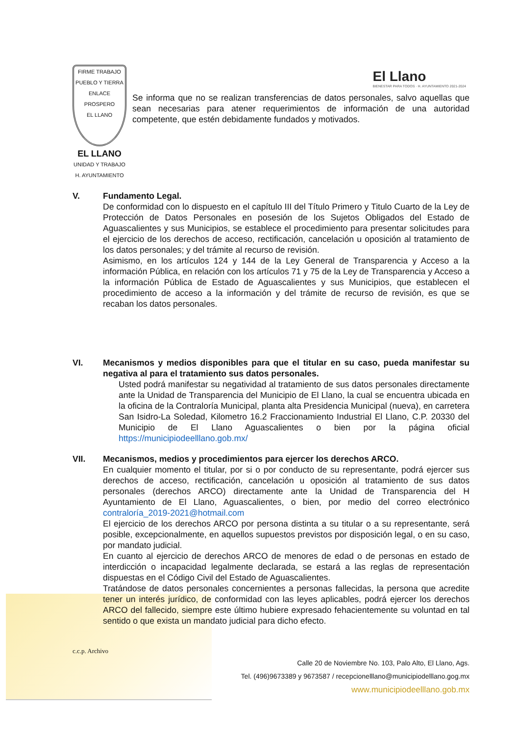El Llano
BIENESTAR PARA TODOS · H. AYUNTAMIENTO 2021-2024
FIRME TRABAJO
PUEBLO Y TIERRA
ENLACE PROSPERO
EL LLANO
EL LLANO
UNIDAD Y TRABAJO
H. AYUNTAMIENTO
Se informa que no se realizan transferencias de datos personales, salvo aquellas que sean necesarias para atener requerimientos de información de una autoridad competente, que estén debidamente fundados y motivados.
V. Fundamento Legal.
De conformidad con lo dispuesto en el capítulo III del Título Primero y Titulo Cuarto de la Ley de Protección de Datos Personales en posesión de los Sujetos Obligados del Estado de Aguascalientes y sus Municipios, se establece el procedimiento para presentar solicitudes para el ejercicio de los derechos de acceso, rectificación, cancelación u oposición al tratamiento de los datos personales; y del trámite al recurso de revisión.
Asimismo, en los artículos 124 y 144 de la Ley General de Transparencia y Acceso a la información Pública, en relación con los artículos 71 y 75 de la Ley de Transparencia y Acceso a la información Pública de Estado de Aguascalientes y sus Municipios, que establecen el procedimiento de acceso a la información y del trámite de recurso de revisión, es que se recaban los datos personales.
VI. Mecanismos y medios disponibles para que el titular en su caso, pueda manifestar su negativa al para el tratamiento sus datos personales.
Usted podrá manifestar su negatividad al tratamiento de sus datos personales directamente ante la Unidad de Transparencia del Municipio de El Llano, la cual se encuentra ubicada en la oficina de la Contraloría Municipal, planta alta Presidencia Municipal (nueva), en carretera San Isidro-La Soledad, Kilometro 16.2 Fraccionamiento Industrial El Llano, C.P. 20330 del Municipio de El Llano Aguascalientes o bien por la página oficial https://municipiodeelllano.gob.mx/
VII. Mecanismos, medios y procedimientos para ejercer los derechos ARCO.
En cualquier momento el titular, por si o por conducto de su representante, podrá ejercer sus derechos de acceso, rectificación, cancelación u oposición al tratamiento de sus datos personales (derechos ARCO) directamente ante la Unidad de Transparencia del H Ayuntamiento de El Llano, Aguascalientes, o bien, por medio del correo electrónico contraloría_2019-2021@hotmail.com
El ejercicio de los derechos ARCO por persona distinta a su titular o a su representante, será posible, excepcionalmente, en aquellos supuestos previstos por disposición legal, o en su caso, por mandato judicial.
En cuanto al ejercicio de derechos ARCO de menores de edad o de personas en estado de interdicción o incapacidad legalmente declarada, se estará a las reglas de representación dispuestas en el Código Civil del Estado de Aguascalientes.
Tratándose de datos personales concernientes a personas fallecidas, la persona que acredite tener un interés jurídico, de conformidad con las leyes aplicables, podrá ejercer los derechos ARCO del fallecido, siempre este último hubiere expresado fehacientemente su voluntad en tal sentido o que exista un mandato judicial para dicho efecto.
c.c.p. Archivo
Calle 20 de Noviembre No. 103, Palo Alto, El Llano, Ags.
Tel. (496)9673389 y 9673587 / recepcionelllano@municipiodelllano.gog.mx
www.municipiodeelllano.gob.mx